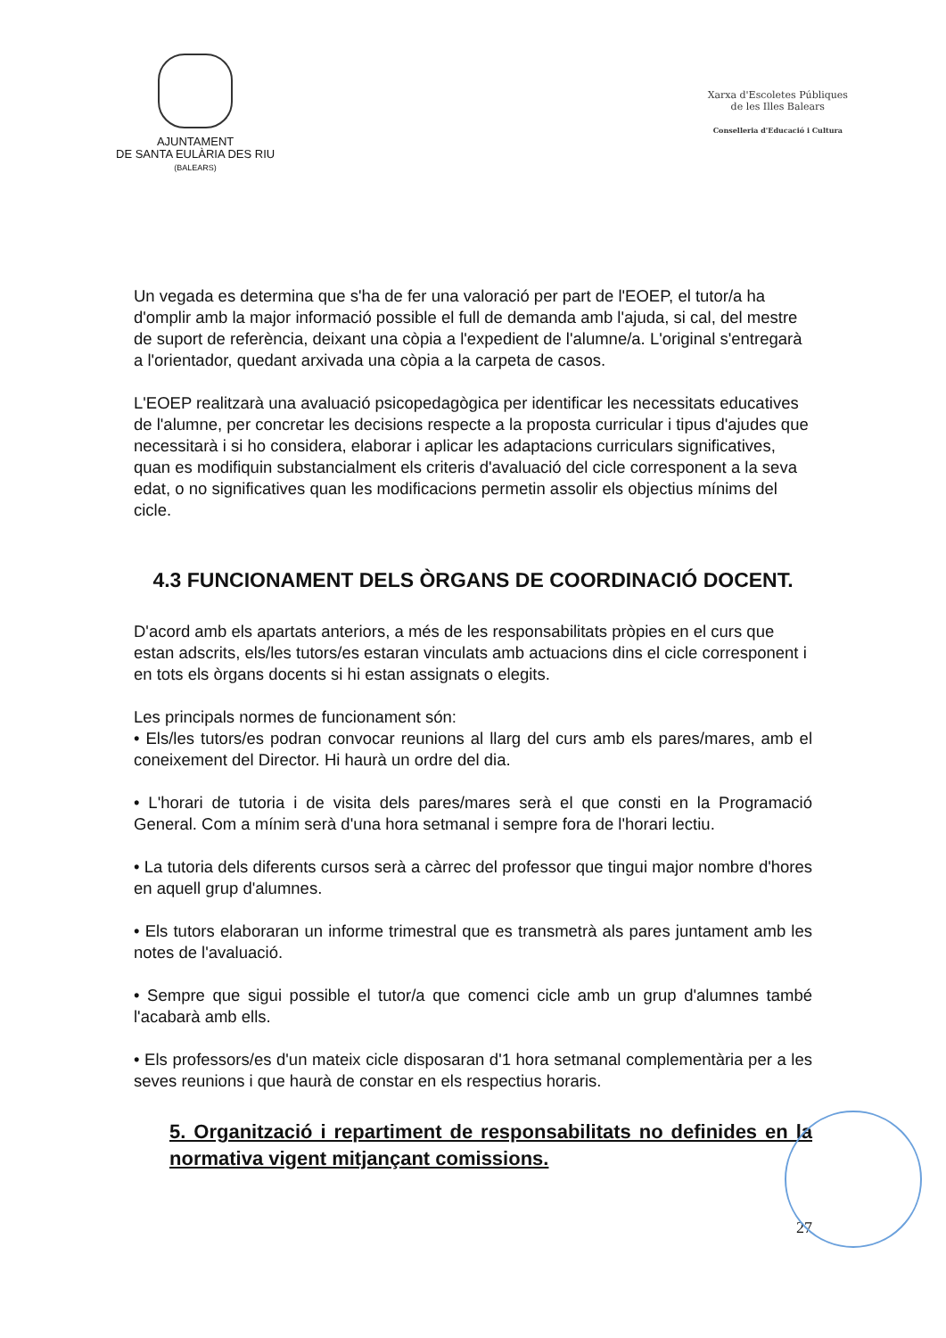AJUNTAMENT
DE SANTA EULÀRIA DES RIU
(BALEARS)
Xarxa d'Escoletes Públiques
de les Illes Balears
Conselleria d'Educació i Cultura
Un vegada es determina que s'ha de fer una valoració per part de l'EOEP, el tutor/a ha d'omplir amb la major informació possible el full de demanda amb l'ajuda, si cal, del mestre de suport de referència, deixant una còpia a l'expedient de l'alumne/a. L'original s'entregarà a l'orientador, quedant arxivada una còpia a la carpeta de casos.
L'EOEP realitzarà una avaluació psicopedagògica per identificar les necessitats educatives de l'alumne, per concretar les decisions respecte a la proposta curricular i tipus d'ajudes que necessitarà i si ho considera, elaborar i aplicar les adaptacions curriculars significatives, quan es modifiquin substancialment els criteris d'avaluació del cicle corresponent a la seva edat, o no significatives quan les modificacions permetin assolir els objectius mínims del cicle.
4.3 FUNCIONAMENT DELS ÒRGANS DE COORDINACIÓ DOCENT.
D'acord amb els apartats anteriors, a més de les responsabilitats pròpies en el curs que estan adscrits, els/les tutors/es estaran vinculats amb actuacions dins el cicle corresponent i en tots els òrgans docents si hi estan assignats o elegits.
Les principals normes de funcionament són:
• Els/les tutors/es podran convocar reunions al llarg del curs amb els pares/mares, amb el coneixement del Director. Hi haurà un ordre del dia.
• L'horari de tutoria i de visita dels pares/mares serà el que consti en la Programació General. Com a mínim serà d'una hora setmanal i sempre fora de l'horari lectiu.
• La tutoria dels diferents cursos serà a càrrec del professor que tingui major nombre d'hores en aquell grup d'alumnes.
• Els tutors elaboraran un informe trimestral que es transmetrà als pares juntament amb les notes de l'avaluació.
• Sempre que sigui possible el tutor/a que comenci cicle amb un grup d'alumnes també l'acabarà amb ells.
• Els professors/es d'un mateix cicle disposaran d'1 hora setmanal complementària per a les seves reunions i que haurà de constar en els respectius horaris.
5. Organització i repartiment de responsabilitats no definides en la normativa vigent mitjançant comissions.
27